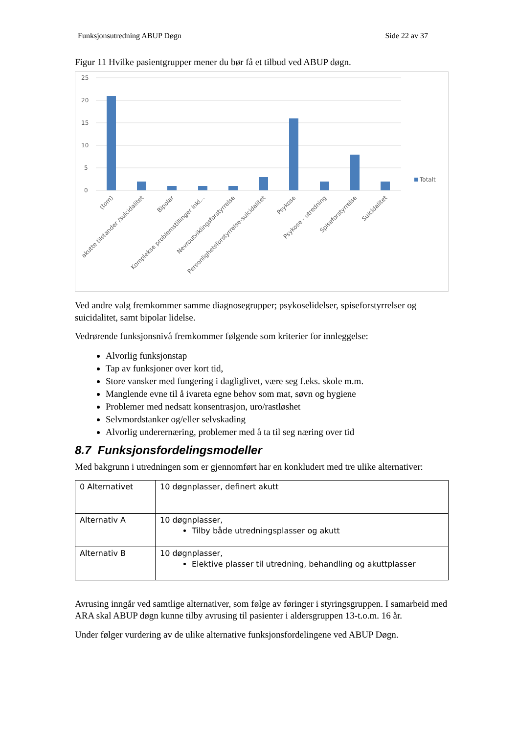Funksjonsutredning ABUP Døgn Side 22 av 37
Figur 11 Hvilke pasientgrupper mener du bør få et tilbud ved ABUP døgn.
25
20
15
10
5
0
Totalt
(tom)
akutte tilstander /suicidalitet
Bipolar
Komplekse problemstillinger inkl...
Nevroutviklingsforstyrrelse
Personlighetsforstyrrelse-suicidalitet
Psykose
Psykose - utredning
Spiseforstyrrelse
Suicidalitet
Ved andre valg fremkommer samme diagnosegrupper; psykoselidelser, spiseforstyrrelser og suicidalitet, samt bipolar lidelse.
Vedrørende funksjonsnivå fremkommer følgende som kriterier for innleggelse:
Alvorlig funksjonstap
Tap av funksjoner over kort tid,
Store vansker med fungering i dagliglivet, være seg f.eks. skole m.m.
Manglende evne til å ivareta egne behov som mat, søvn og hygiene
Problemer med nedsatt konsentrasjon, uro/rastløshet
Selvmordstanker og/eller selvskading
Alvorlig underernæring, problemer med å ta til seg næring over tid
8.7 Funksjonsfordelingsmodeller
Med bakgrunn i utredningen som er gjennomført har en konkludert med tre ulike alternativer:
| 0 Alternativet | 10 døgnplasser, definert akutt |
| Alternativ A | 10 døgnplasser, Tilby både utredningsplasser og akutt |
| Alternativ B | 10 døgnplasser, Elektive plasser til utredning, behandling og akuttplasser |
Avrusing inngår ved samtlige alternativer, som følge av føringer i styringsgruppen. I samarbeid med ARA skal ABUP døgn kunne tilby avrusing til pasienter i aldersgruppen 13-t.o.m. 16 år.
Under følger vurdering av de ulike alternative funksjonsfordelingene ved ABUP Døgn.